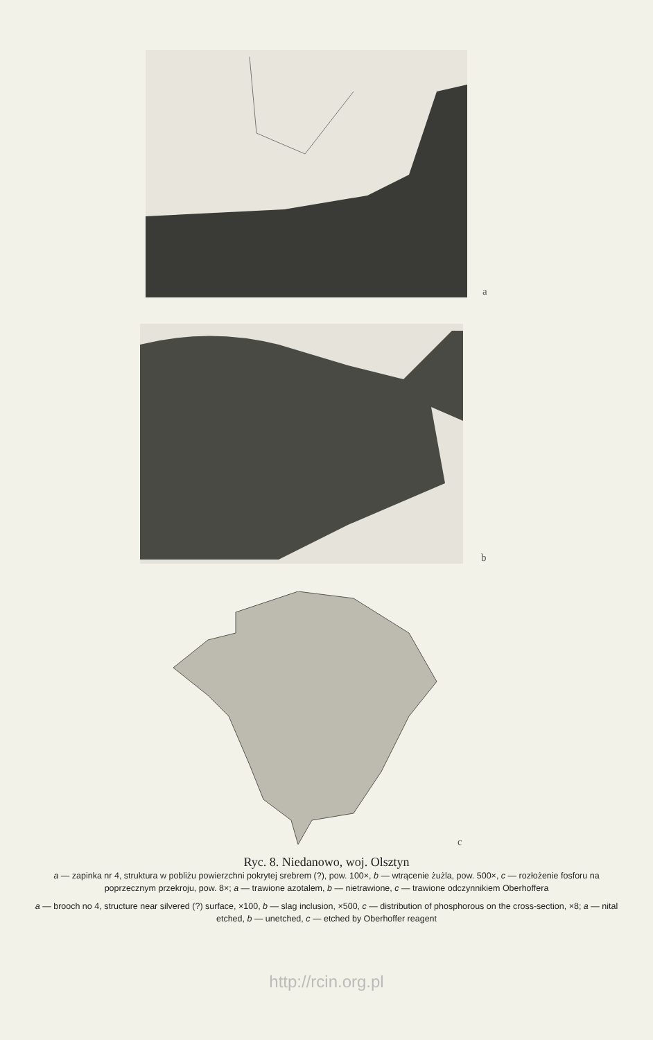a
b
c
Ryc. 8. Niedanowo, woj. Olsztyn
a — zapinka nr 4, struktura w pobliżu powierzchni pokrytej srebrem (?), pow. 100×, b — wtrącenie żużla, pow. 500×, c — rozłożenie fosforu na poprzecznym przekroju, pow. 8×; a — trawione azotalem, b — nietrawione, c — trawione odczynnikiem Oberhoffera
a — brooch no 4, structure near silvered (?) surface, ×100, b — slag inclusion, ×500, c — distribution of phosphorous on the cross-section, ×8; a — nital etched, b — unetched, c — etched by Oberhoffer reagent
http://rcin.org.pl